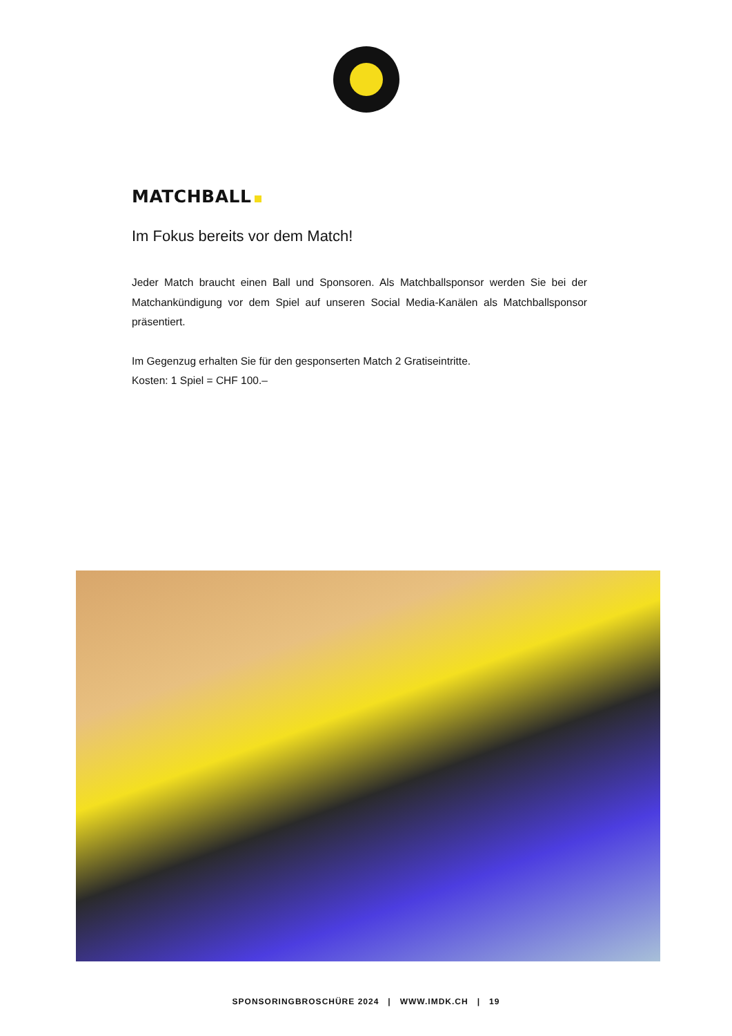MATCHBALL
Im Fokus bereits vor dem Match!
Jeder Match braucht einen Ball und Sponsoren. Als Matchballsponsor werden Sie bei der Matchankündigung vor dem Spiel auf unseren Social Media-Kanälen als Matchballsponsor präsentiert.
Im Gegenzug erhalten Sie für den gesponserten Match 2 Gratiseintritte.
Kosten: 1 Spiel = CHF 100.–
SPONSORINGBROSCHÜRE 2024 | WWW.IMDK.CH | 19